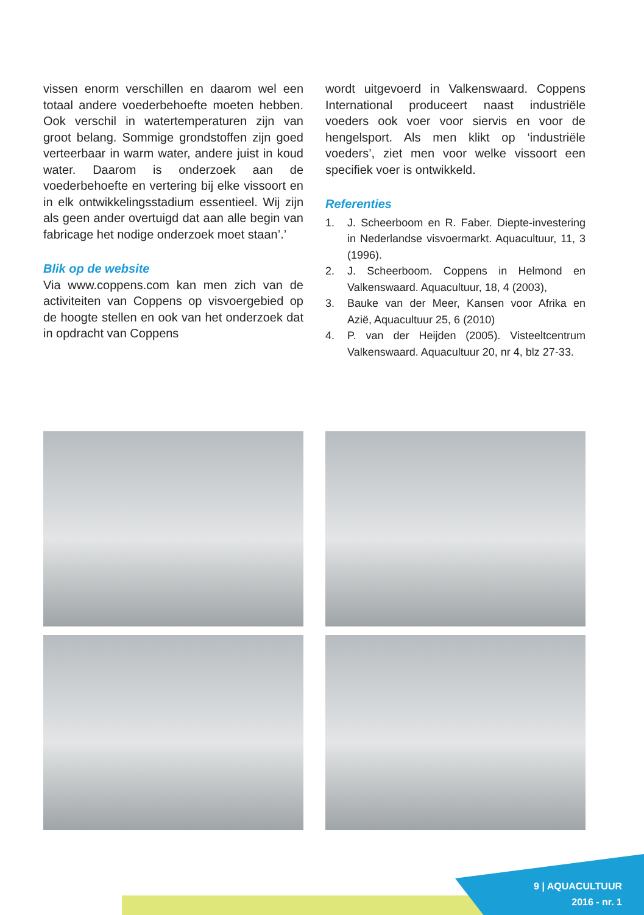vissen enorm verschillen en daarom wel een totaal andere voederbehoefte moeten hebben. Ook verschil in watertemperaturen zijn van groot belang. Sommige grondstoffen zijn goed verteerbaar in warm water, andere juist in koud water. Daarom is onderzoek aan de voederbehoefte en vertering bij elke vissoort en in elk ontwikkelingsstadium essentieel. Wij zijn als geen ander overtuigd dat aan alle begin van fabricage het nodige onderzoek moet staan’.’
Blik op de website
Via www.coppens.com kan men zich van de activiteiten van Coppens op visvoergebied op de hoogte stellen en ook van het onderzoek dat in opdracht van Coppens
wordt uitgevoerd in Valkenswaard. Coppens International produceert naast industriële voeders ook voer voor siervis en voor de hengelsport. Als men klikt op ‘industriële voeders’, ziet men voor welke vissoort een specifiek voer is ontwikkeld.
Referenties
1. J. Scheerboom en R. Faber. Diepte-investering in Nederlandse visvoermarkt. Aquacultuur, 11, 3 (1996).
2. J. Scheerboom. Coppens in Helmond en Valkenswaard. Aquacultuur, 18, 4 (2003),
3. Bauke van der Meer, Kansen voor Afrika en Azië, Aquacultuur 25, 6 (2010)
4. P. van der Heijden (2005). Visteeltcentrum Valkenswaard. Aquacultuur 20, nr 4, blz 27-33.
9 | AQUACULTUUR
2016 - nr. 1